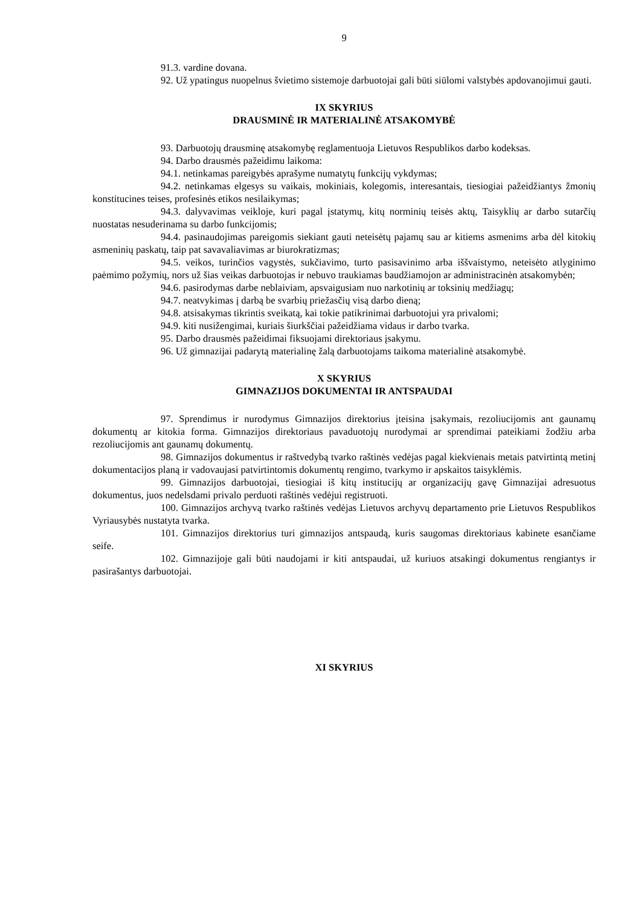9
91.3. vardine dovana.
92. Už ypatingus nuopelnus švietimo sistemoje darbuotojai gali būti siūlomi valstybės apdovanojimui gauti.
IX SKYRIUS
DRAUSMINĖ IR MATERIALINĖ ATSAKOMYBĖ
93. Darbuotojų drausminę atsakomybę reglamentuoja Lietuvos Respublikos darbo kodeksas.
94. Darbo drausmės pažeidimu laikoma:
94.1. netinkamas pareigybės aprašyme numatytų funkcijų vykdymas;
94.2. netinkamas elgesys su vaikais, mokiniais, kolegomis, interesantais, tiesiogiai pažeidžiantys žmonių konstitucines teises, profesinės etikos nesilaikymas;
94.3. dalyvavimas veikloje, kuri pagal įstatymų, kitų norminių teisės aktų, Taisyklių ar darbo sutarčių nuostatas nesuderinama su darbo funkcijomis;
94.4. pasinaudojimas pareigomis siekiant gauti neteisėtų pajamų sau ar kitiems asmenims arba dėl kitokių asmeninių paskatų, taip pat savavaliavimas ar biurokratizmas;
94.5. veikos, turinčios vagystės, sukčiavimo, turto pasisavinimo arba iššvaistymo, neteisėto atlyginimo paėmimo požymių, nors už šias veikas darbuotojas ir nebuvo traukiamas baudžiamojon ar administracinėn atsakomybėn;
94.6. pasirodymas darbe neblaiviam, apsvaigusiam nuo narkotinių ar toksinių medžiagų;
94.7. neatvykimas į darbą be svarbių priežasčių visą darbo dieną;
94.8. atsisakymas tikrintis sveikatą, kai tokie patikrinimai darbuotojui yra privalomi;
94.9. kiti nusižengimai, kuriais šiurkščiai pažeidžiama vidaus ir darbo tvarka.
95. Darbo drausmės pažeidimai fiksuojami direktoriaus įsakymu.
96. Už gimnazijai padarytą materialinę žalą darbuotojams taikoma materialinė atsakomybė.
X SKYRIUS
GIMNAZIJOS DOKUMENTAI IR ANTSPAUDAI
97. Sprendimus ir nurodymus Gimnazijos direktorius įteisina įsakymais, rezoliucijomis ant gaunamų dokumentų ar kitokia forma. Gimnazijos direktoriaus pavaduotojų nurodymai ar sprendimai pateikiami žodžiu arba rezoliucijomis ant gaunamų dokumentų.
98. Gimnazijos dokumentus ir raštvedybą tvarko raštinės vedėjas pagal kiekvienais metais patvirtintą metinį dokumentacijos planą ir vadovaujasi patvirtintomis dokumentų rengimo, tvarkymo ir apskaitos taisyklėmis.
99. Gimnazijos darbuotojai, tiesiogiai iš kitų institucijų ar organizacijų gavę Gimnazijai adresuotus dokumentus, juos nedelsdami privalo perduoti raštinės vedėjui registruoti.
100. Gimnazijos archyvą tvarko raštinės vedėjas Lietuvos archyvų departamento prie Lietuvos Respublikos Vyriausybės nustatyta tvarka.
101. Gimnazijos direktorius turi gimnazijos antspaudą, kuris saugomas direktoriaus kabinete esančiame seife.
102. Gimnazijoje gali būti naudojami ir kiti antspaudai, už kuriuos atsakingi dokumentus rengiantys ir pasirašantys darbuotojai.
XI SKYRIUS